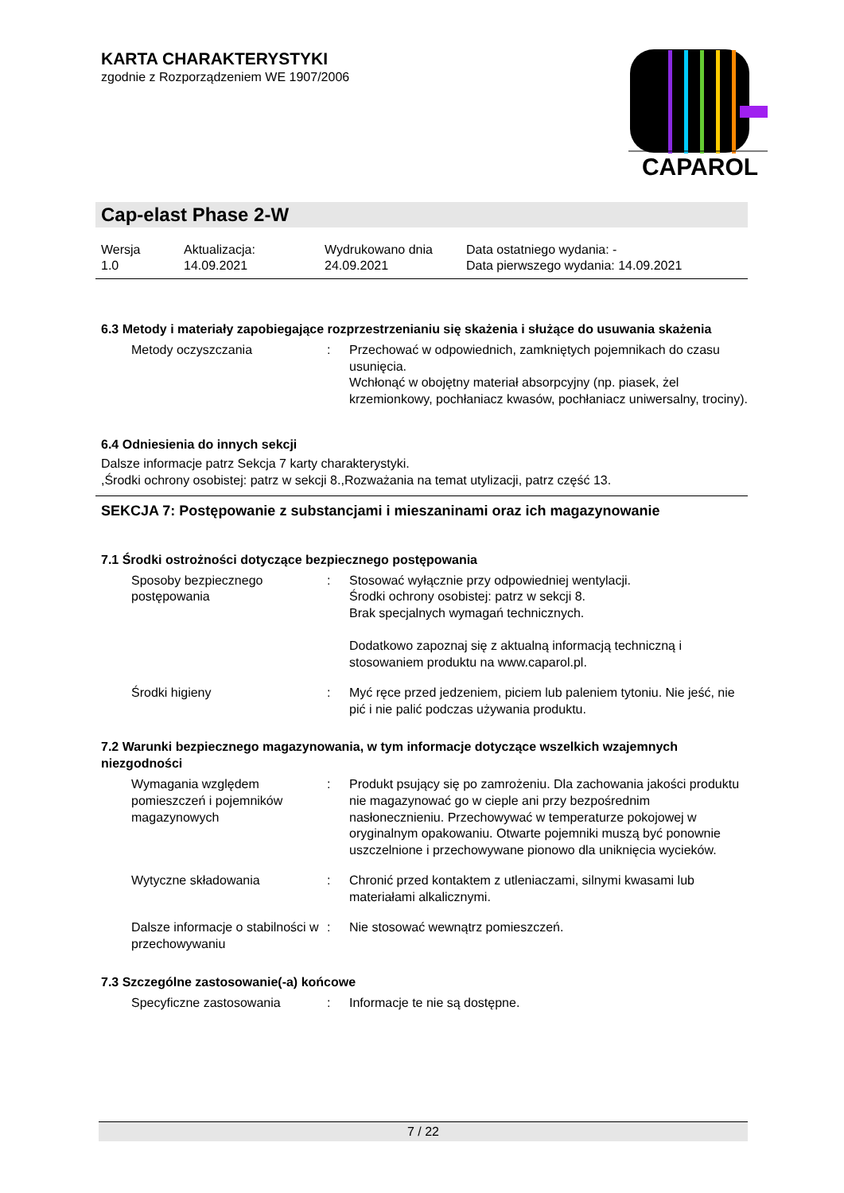KARTA CHARAKTERYSTYKI
zgodnie z Rozporządzeniem WE 1907/2006
CAPAROL
Cap-elast Phase 2-W
| Wersja 1.0 | Aktualizacja: 14.09.2021 | Wydrukowano dnia 24.09.2021 | Data ostatniego wydania: - Data pierwszego wydania: 14.09.2021 |
6.3 Metody i materiały zapobiegające rozprzestrzenianiu się skażenia i służące do usuwania skażenia
| Metody oczyszczania | : | Przechować w odpowiednich, zamkniętych pojemnikach do czasu usunięcia. Wchłonąć w obojętny materiał absorpcyjny (np. piasek, żel krzemionkowy, pochłaniacz kwasów, pochłaniacz uniwersalny, trociny). |
6.4 Odniesienia do innych sekcji
Dalsze informacje patrz Sekcja 7 karty charakterystyki.
,Środki ochrony osobistej: patrz w sekcji 8.,Rozważania na temat utylizacji, patrz część 13.
SEKCJA 7: Postępowanie z substancjami i mieszaninami oraz ich magazynowanie
7.1 Środki ostrożności dotyczące bezpiecznego postępowania
| Sposoby bezpiecznego postępowania | : | Stosować wyłącznie przy odpowiedniej wentylacji. Środki ochrony osobistej: patrz w sekcji 8. Brak specjalnych wymagań technicznych. Dodatkowo zapoznaj się z aktualną informacją techniczną i stosowaniem produktu na www.caparol.pl. |
| Środki higieny | : | Myć ręce przed jedzeniem, piciem lub paleniem tytoniu. Nie jeść, nie pić i nie palić podczas używania produktu. |
7.2 Warunki bezpiecznego magazynowania, w tym informacje dotyczące wszelkich wzajemnych niezgodności
| Wymagania względem pomieszczeń i pojemników magazynowych | : | Produkt psujący się po zamrożeniu. Dla zachowania jakości produktu nie magazynować go w cieple ani przy bezpośrednim nasłonecznieniu. Przechowywać w temperaturze pokojowej w oryginalnym opakowaniu. Otwarte pojemniki muszą być ponownie uszczelnione i przechowywane pionowo dla uniknięcia wycieków. |
| Wytyczne składowania | : | Chronić przed kontaktem z utleniaczami, silnymi kwasami lub materiałami alkalicznymi. |
| Dalsze informacje o stabilności w przechowywaniu | : | Nie stosować wewnątrz pomieszczeń. |
7.3 Szczególne zastosowanie(-a) końcowe
| Specyficzne zastosowania | : | Informacje te nie są dostępne. |
7 / 22